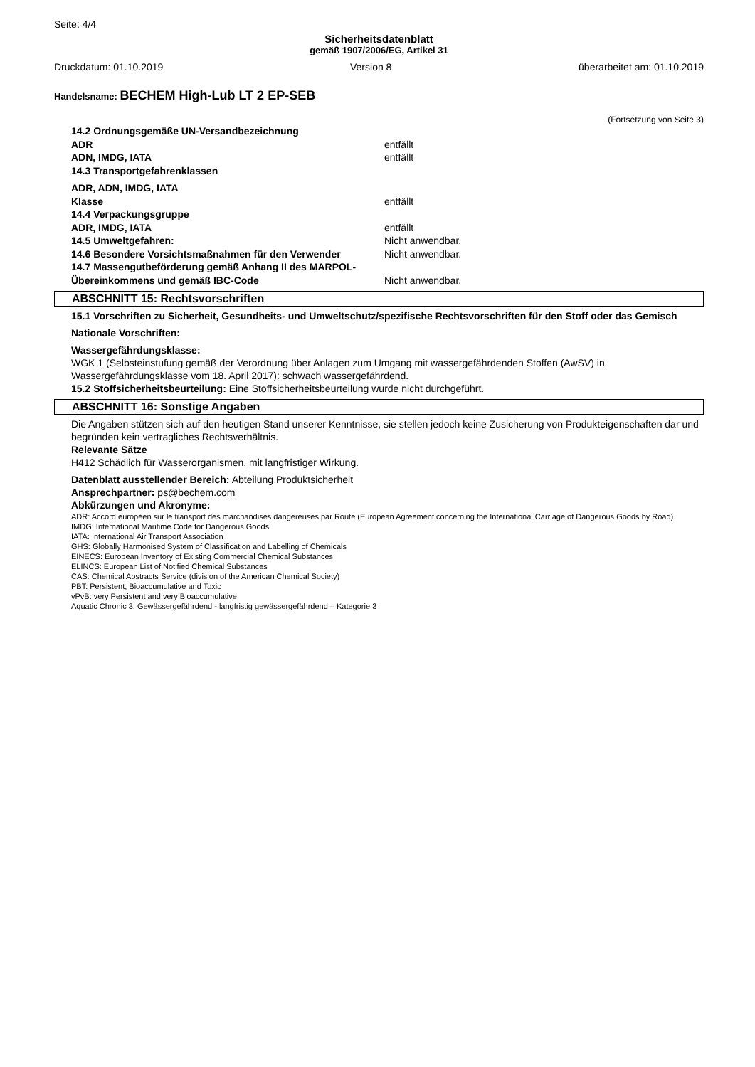Seite: 4/4
Sicherheitsdatenblatt
gemäß 1907/2006/EG, Artikel 31
Druckdatum: 01.10.2019 Version 8 überarbeitet am: 01.10.2019
Handelsname: BECHEM High-Lub LT 2 EP-SEB
(Fortsetzung von Seite 3)
| 14.2 Ordnungsgemäße UN-Versandbezeichnung | |
| ADR | entfällt |
| ADN, IMDG, IATA | entfällt |
| 14.3 Transportgefahrenklassen | |
| ADR, ADN, IMDG, IATA | |
| Klasse | entfällt |
| 14.4 Verpackungsgruppe | |
| ADR, IMDG, IATA | entfällt |
| 14.5 Umweltgefahren: | Nicht anwendbar. |
| 14.6 Besondere Vorsichtsmaßnahmen für den Verwender | Nicht anwendbar. |
| 14.7 Massengutbeförderung gemäß Anhang II des MARPOL-Übereinkommens und gemäß IBC-Code | Nicht anwendbar. |
ABSCHNITT 15: Rechtsvorschriften
15.1 Vorschriften zu Sicherheit, Gesundheits- und Umweltschutz/spezifische Rechtsvorschriften für den Stoff oder das Gemisch
Nationale Vorschriften:
Wassergefährdungsklasse:
WGK 1 (Selbsteinstufung gemäß der Verordnung über Anlagen zum Umgang mit wassergefährdenden Stoffen (AwSV) in Wassergefährdungsklasse vom 18. April 2017): schwach wassergefährdend.
15.2 Stoffsicherheitsbeurteilung: Eine Stoffsicherheitsbeurteilung wurde nicht durchgeführt.
ABSCHNITT 16: Sonstige Angaben
Die Angaben stützen sich auf den heutigen Stand unserer Kenntnisse, sie stellen jedoch keine Zusicherung von Produkteigenschaften dar und begründen kein vertragliches Rechtsverhältnis.
Relevante Sätze
H412 Schädlich für Wasserorganismen, mit langfristiger Wirkung.
Datenblatt ausstellender Bereich: Abteilung Produktsicherheit
Ansprechpartner: ps@bechem.com
Abkürzungen und Akronyme:
ADR: Accord européen sur le transport des marchandises dangereuses par Route (European Agreement concerning the International Carriage of Dangerous Goods by Road)
IMDG: International Maritime Code for Dangerous Goods
IATA: International Air Transport Association
GHS: Globally Harmonised System of Classification and Labelling of Chemicals
EINECS: European Inventory of Existing Commercial Chemical Substances
ELINCS: European List of Notified Chemical Substances
CAS: Chemical Abstracts Service (division of the American Chemical Society)
PBT: Persistent, Bioaccumulative and Toxic
vPvB: very Persistent and very Bioaccumulative
Aquatic Chronic 3: Gewässergefährdend - langfristig gewässergefährdend – Kategorie 3